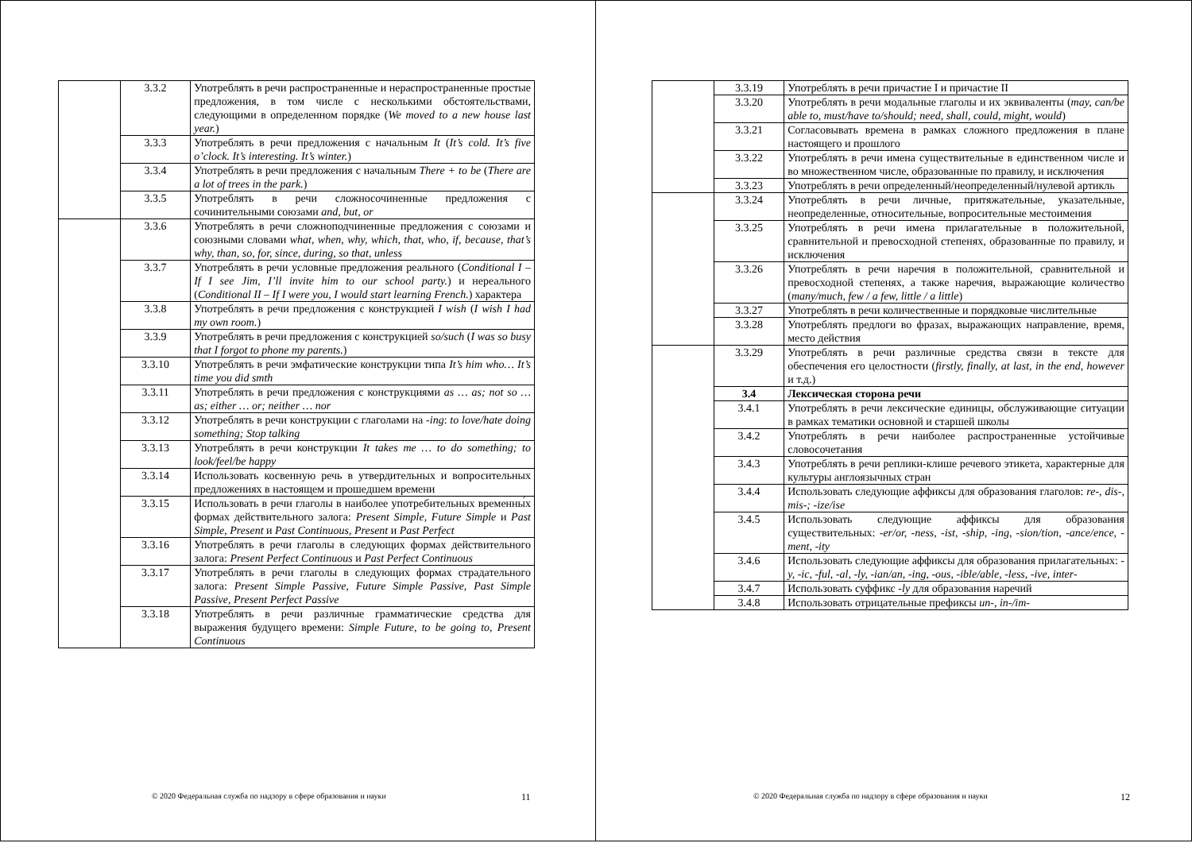| | 3.3.2 | Употреблять в речи распространенные и нераспространенные простые предложения, в том числе с несколькими обстоятельствами, следующими в определенном порядке ( We moved to a new house last year. ) |
| | 3.3.3 | Употреблять в речи предложения с начальным It ( It’s cold. It’s five o’clock. It’s interesting. It’s winter. ) |
| | 3.3.4 | Употреблять в речи предложения с начальным There + to be ( There are a lot of trees in the park. ) |
| | 3.3.5 | Употреблять в речи сложносочиненные предложения с сочинительными союзами and, but, or |
| | 3.3.6 | Употреблять в речи сложноподчиненные предложения с союзами и союзными словами what, when, why, which, that, who, if, because, that’s why, than, so, for, since, during, so that, unless |
| | 3.3.7 | Употреблять в речи условные предложения реального ( Conditional I – If I see Jim, I’ll invite him to our school party. ) и нереального ( Conditional II – If I were you, I would start learning French. ) характера |
| | 3.3.8 | Употреблять в речи предложения с конструкцией I wish ( I wish I had my own room. ) |
| | 3.3.9 | Употреблять в речи предложения с конструкцией so/such ( I was so busy that I forgot to phone my parents. ) |
| | 3.3.10 | Употреблять в речи эмфатические конструкции типа It’s him who… It’s time you did smth |
| | 3.3.11 | Употреблять в речи предложения с конструкциями as … as; not so … as; either … or; neither … nor |
| | 3.3.12 | Употреблять в речи конструкции с глаголами на -ing : to love/hate doing something; Stop talking |
| | 3.3.13 | Употреблять в речи конструкции It takes me … to do something; to look/feel/be happy |
| | 3.3.14 | Использовать косвенную речь в утвердительных и вопросительных предложениях в настоящем и прошедшем времени |
| | 3.3.15 | Использовать в речи глаголы в наиболее употребительных временны́х формах действительного залога: Present Simple, Future Simple и Past Simple, Present и Past Continuous, Present и Past Perfect |
| | 3.3.16 | Употреблять в речи глаголы в следующих формах действительного залога: Present Perfect Continuous и Past Perfect Continuous |
| | 3.3.17 | Употреблять в речи глаголы в следующих формах страдательного залога: Present Simple Passive, Future Simple Passive, Past Simple Passive, Present Perfect Passive |
| | 3.3.18 | Употреблять в речи различные грамматические средства для выражения будущего времени: Simple Future, to be going to, Present Continuous |
© 2020 Федеральная служба по надзору в сфере образования и науки 11
| | 3.3.19 | Употреблять в речи причастие I и причастие II |
| | 3.3.20 | Употреблять в речи модальные глаголы и их эквиваленты ( may, can/be able to, must/have to/should; need, shall, could, might, would ) |
| | 3.3.21 | Согласовывать времена в рамках сложного предложения в плане настоящего и прошлого |
| | 3.3.22 | Употреблять в речи имена существительные в единственном числе и во множественном числе, образованные по правилу, и исключения |
| | 3.3.23 | Употреблять в речи определенный/неопределенный/нулевой артикль |
| | 3.3.24 | Употреблять в речи личные, притяжательные, указательные, неопределенные, относительные, вопросительные местоимения |
| | 3.3.25 | Употреблять в речи имена прилагательные в положительной, сравнительной и превосходной степенях, образованные по правилу, и исключения |
| | 3.3.26 | Употреблять в речи наречия в положительной, сравнительной и превосходной степенях, а также наречия, выражающие количество ( many/much, few / a few, little / a little ) |
| | 3.3.27 | Употреблять в речи количественные и порядковые числительные |
| | 3.3.28 | Употреблять предлоги во фразах, выражающих направление, время, место действия |
| | 3.3.29 | Употреблять в речи различные средства связи в тексте для обеспечения его целостности ( firstly, finally, at last, in the end, however и т.д.) |
| | 3.4 | Лексическая сторона речи |
| | 3.4.1 | Употреблять в речи лексические единицы, обслуживающие ситуации в рамках тематики основной и старшей школы |
| | 3.4.2 | Употреблять в речи наиболее распространенные устойчивые словосочетания |
| | 3.4.3 | Употреблять в речи реплики-клише речевого этикета, характерные для культуры англоязычных стран |
| | 3.4.4 | Использовать следующие аффиксы для образования глаголов: re-, dis-, mis-; -ize/ise |
| | 3.4.5 | Использовать следующие аффиксы для образования существительных: -er/or, -ness, -ist, -ship, -ing, -sion/tion, -ance/ence, -ment, -ity |
| | 3.4.6 | Использовать следующие аффиксы для образования прилагательных: -y, -ic, -ful, -al, -ly, -ian/an, -ing, -ous, -ible/able, -less, -ive, inter- |
| | 3.4.7 | Использовать суффикс -ly для образования наречий |
| | 3.4.8 | Использовать отрицательные префиксы un-, in-/im- |
© 2020 Федеральная служба по надзору в сфере образования и науки 12